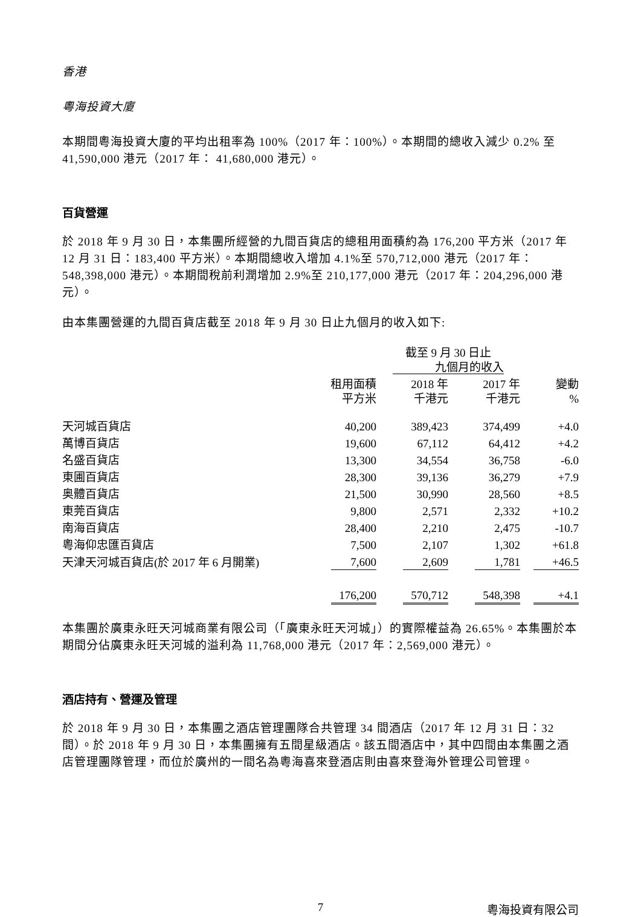香港
粵海投資大廈
本期間粵海投資大廈的平均出租率為 100%（2017 年：100%）。本期間的總收入減少 0.2% 至 41,590,000 港元（2017 年： 41,680,000 港元）。
百貨營運
於 2018 年 9 月 30 日，本集團所經營的九間百貨店的總租用面積約為 176,200 平方米（2017 年 12 月 31 日：183,400 平方米）。本期間總收入增加 4.1%至 570,712,000 港元（2017 年：548,398,000 港元）。本期間稅前利潤增加 2.9%至 210,177,000 港元（2017 年：204,296,000 港元）。
由本集團營運的九間百貨店截至 2018 年 9 月 30 日止九個月的收入如下:
| | | 截至 9 月 30 日止 九個月的收入 | | |
| --- | --- | --- | --- | --- |
| | 租用面積 平方米 | 2018 年 千港元 | 2017 年 千港元 | 變動 % |
| 天河城百貨店 | 40,200 | 389,423 | 374,499 | +4.0 |
| 萬博百貨店 | 19,600 | 67,112 | 64,412 | +4.2 |
| 名盛百貨店 | 13,300 | 34,554 | 36,758 | -6.0 |
| 東圃百貨店 | 28,300 | 39,136 | 36,279 | +7.9 |
| 奥體百貨店 | 21,500 | 30,990 | 28,560 | +8.5 |
| 東莞百貨店 | 9,800 | 2,571 | 2,332 | +10.2 |
| 南海百貨店 | 28,400 | 2,210 | 2,475 | -10.7 |
| 粵海仰忠匯百貨店 | 7,500 | 2,107 | 1,302 | +61.8 |
| 天津天河城百貨店(於 2017 年 6 月開業) | 7,600 | 2,609 | 1,781 | +46.5 |
| | 176,200 | 570,712 | 548,398 | +4.1 |
本集團於廣東永旺天河城商業有限公司（「廣東永旺天河城」）的實際權益為 26.65%。本集團於本期間分佔廣東永旺天河城的溢利為 11,768,000 港元（2017 年：2,569,000 港元）。
酒店持有、營運及管理
於 2018 年 9 月 30 日，本集團之酒店管理團隊合共管理 34 間酒店（2017 年 12 月 31 日：32 間）。於 2018 年 9 月 30 日，本集團擁有五間星級酒店。該五間酒店中，其中四間由本集團之酒店管理團隊管理，而位於廣州的一間名為粵海喜來登酒店則由喜來登海外管理公司管理。
7 粵海投資有限公司